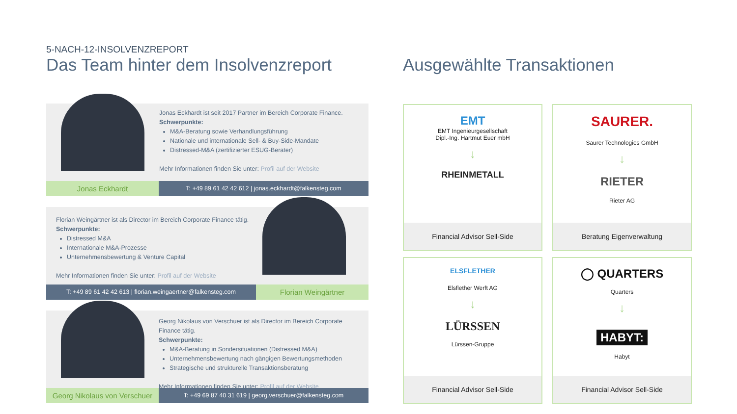5-NACH-12-INSOLVENZREPORT
Das Team hinter dem Insolvenzreport
Ausgewählte Transaktionen
Jonas Eckhardt ist seit 2017 Partner im Bereich Corporate Finance.
Schwerpunkte:
M&A-Beratung sowie Verhandlungsführung
Nationale und internationale Sell- & Buy-Side-Mandate
Distressed-M&A (zertifizierter ESUG-Berater)
Mehr Informationen finden Sie unter: Profil auf der Website
Jonas Eckhardt
T: +49 89 61 42 42 612 | jonas.eckhardt@falkensteg.com
Florian Weingärtner ist als Director im Bereich Corporate Finance tätig.
Schwerpunkte:
Distressed M&A
Internationale M&A-Prozesse
Unternehmensbewertung & Venture Capital
Mehr Informationen finden Sie unter: Profil auf der Website
T: +49 89 61 42 42 613 | florian.weingaertner@falkensteg.com
Florian Weingärtner
Georg Nikolaus von Verschuer ist als Director im Bereich Corporate Finance tätig.
Schwerpunkte:
M&A-Beratung in Sondersituationen (Distressed M&A)
Unternehmensbewertung nach gängigen Bewertungsmethoden
Strategische und strukturelle Transaktionsberatung
Mehr Informationen finden Sie unter: Profil auf der Website
Georg Nikolaus von Verschuer
T: +49 69 87 40 31 619 | georg.verschuer@falkensteg.com
EMT
EMT Ingenieurgesellschaft
Dipl.-Ing. Hartmut Euer mbH
↓
RHEINMETALL
Financial Advisor Sell-Side
SAURER.
Saurer Technologies GmbH
↓
RIETER
Rieter AG
Beratung Eigenverwaltung
ELSFLETHER
Elsflether Werft AG
↓
LÜRSSEN
Lürssen-Gruppe
Financial Advisor Sell-Side
◯ QUARTERS
Quarters
↓
HABYT:
Habyt
Financial Advisor Sell-Side